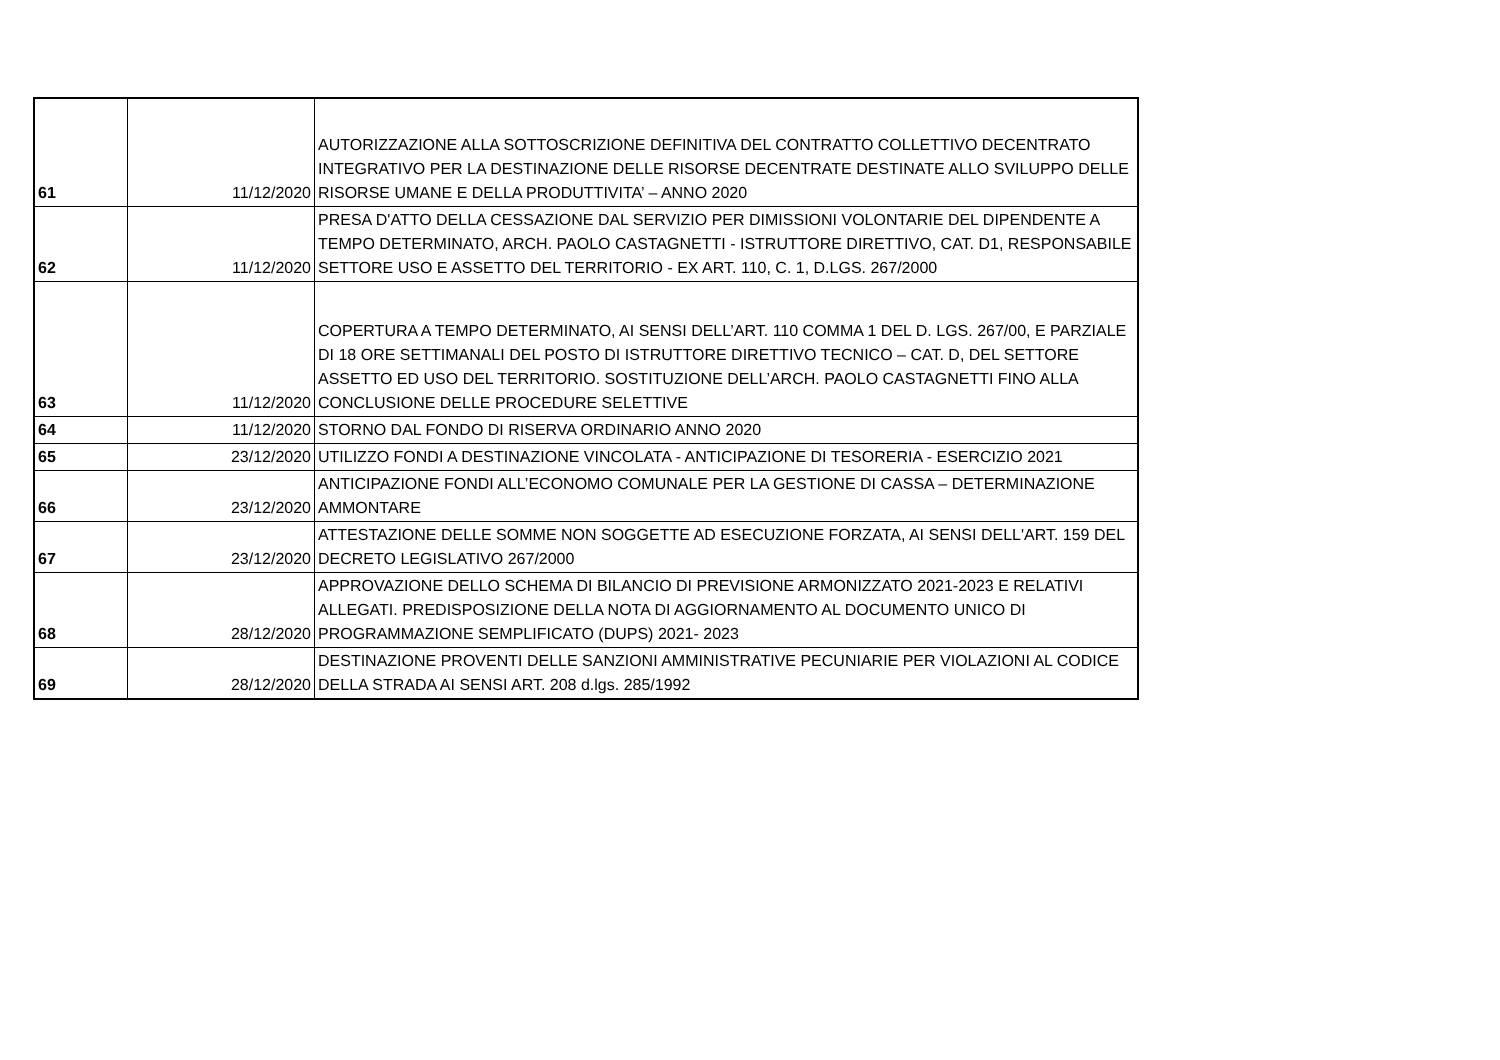| 61 | 11/12/2020 | AUTORIZZAZIONE ALLA SOTTOSCRIZIONE DEFINITIVA DEL CONTRATTO COLLETTIVO DECENTRATO INTEGRATIVO PER LA DESTINAZIONE DELLE RISORSE DECENTRATE DESTINATE ALLO SVILUPPO DELLE RISORSE UMANE E DELLA PRODUTTIVITA’ – ANNO 2020 |
| 62 | 11/12/2020 | PRESA D'ATTO DELLA CESSAZIONE DAL SERVIZIO PER DIMISSIONI VOLONTARIE DEL DIPENDENTE A TEMPO DETERMINATO, ARCH. PAOLO CASTAGNETTI - ISTRUTTORE DIRETTIVO, CAT. D1, RESPONSABILE SETTORE USO E ASSETTO DEL TERRITORIO - EX ART. 110, C. 1, D.LGS. 267/2000 |
| 63 | 11/12/2020 | COPERTURA A TEMPO DETERMINATO, AI SENSI DELL’ART. 110 COMMA 1 DEL D. LGS. 267/00, E PARZIALE DI 18 ORE SETTIMANALI DEL POSTO DI ISTRUTTORE DIRETTIVO TECNICO – CAT. D, DEL SETTORE ASSETTO ED USO DEL TERRITORIO. SOSTITUZIONE DELL’ARCH. PAOLO CASTAGNETTI FINO ALLA CONCLUSIONE DELLE PROCEDURE SELETTIVE |
| 64 | 11/12/2020 | STORNO DAL FONDO DI RISERVA ORDINARIO ANNO 2020 |
| 65 | 23/12/2020 | UTILIZZO FONDI A DESTINAZIONE VINCOLATA - ANTICIPAZIONE DI TESORERIA - ESERCIZIO 2021 |
| 66 | 23/12/2020 | ANTICIPAZIONE FONDI ALL’ECONOMO COMUNALE PER LA GESTIONE DI CASSA – DETERMINAZIONE AMMONTARE |
| 67 | 23/12/2020 | ATTESTAZIONE DELLE SOMME NON SOGGETTE AD ESECUZIONE FORZATA, AI SENSI DELL'ART. 159 DEL DECRETO LEGISLATIVO 267/2000 |
| 68 | 28/12/2020 | APPROVAZIONE DELLO SCHEMA DI BILANCIO DI PREVISIONE ARMONIZZATO 2021-2023 E RELATIVI ALLEGATI. PREDISPOSIZIONE DELLA NOTA DI AGGIORNAMENTO AL DOCUMENTO UNICO DI PROGRAMMAZIONE SEMPLIFICATO (DUPS) 2021- 2023 |
| 69 | 28/12/2020 | DESTINAZIONE PROVENTI DELLE SANZIONI AMMINISTRATIVE PECUNIARIE PER VIOLAZIONI AL CODICE DELLA STRADA AI SENSI ART. 208 d.lgs. 285/1992 |